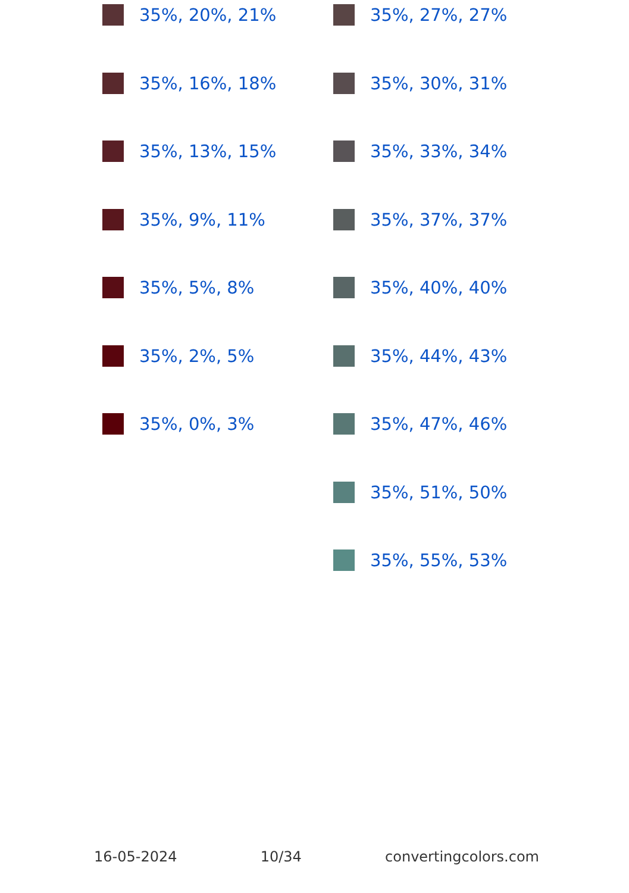35%, 20%, 21%
35%, 16%, 18%
35%, 13%, 15%
35%, 9%, 11%
35%, 5%, 8%
35%, 2%, 5%
35%, 0%, 3%
35%, 27%, 27%
35%, 30%, 31%
35%, 33%, 34%
35%, 37%, 37%
35%, 40%, 40%
35%, 44%, 43%
35%, 47%, 46%
35%, 51%, 50%
35%, 55%, 53%
16-05-2024 10/34 convertingcolors.com